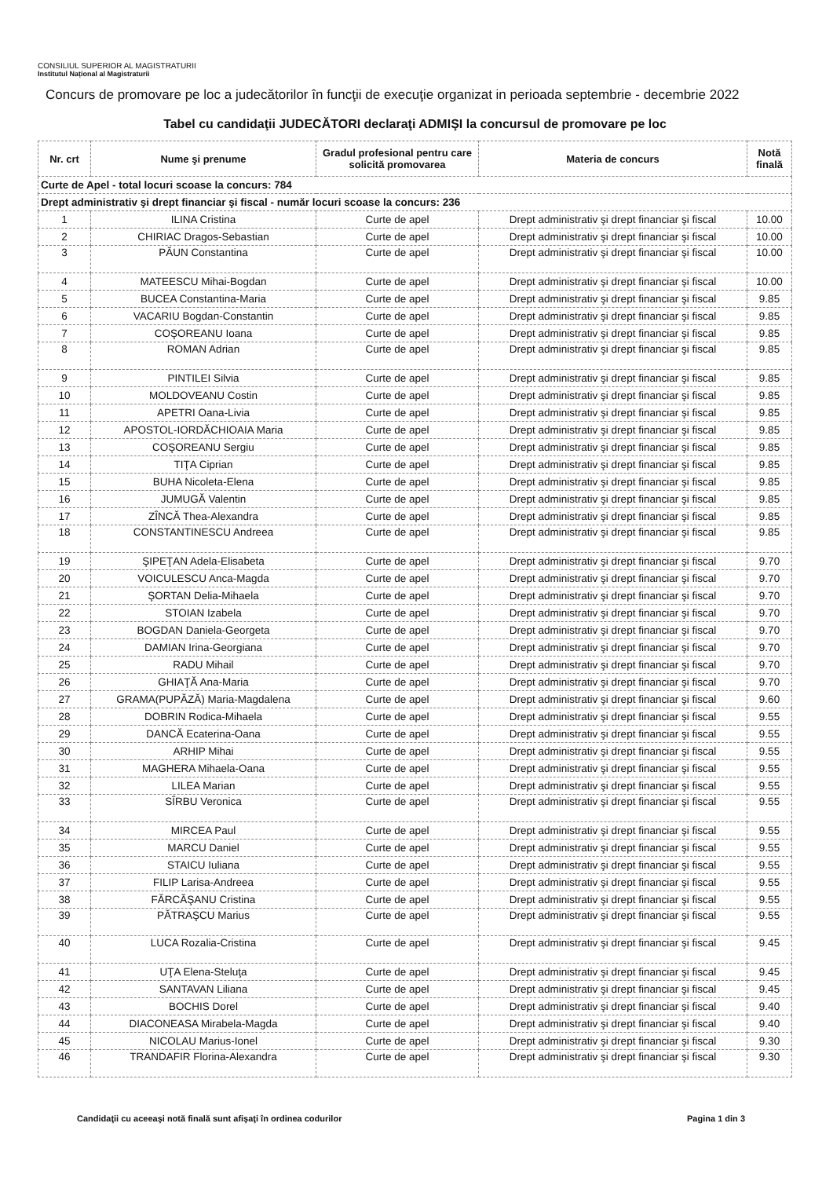CONSILIUL SUPERIOR AL MAGISTRATURII
Institutul Național al Magistraturii
Concurs de promovare pe loc a judecătorilor în funcţii de execuţie organizat in perioada septembrie - decembrie 2022
Tabel cu candidaţii JUDECĂTORI declaraţi ADMIŞI la concursul de promovare pe loc
| Nr. crt | Nume şi prenume | Gradul profesional pentru care solicită promovarea | Materia de concurs | Notă finală |
| --- | --- | --- | --- | --- |
| Curte de Apel - total locuri scoase la concurs: 784 | | | | |
| Drept administrativ şi drept financiar şi fiscal - număr locuri scoase la concurs: 236 | | | | |
| 1 | ILINA Cristina | Curte de apel | Drept administrativ şi drept financiar şi fiscal | 10.00 |
| 2 | CHIRIAC Dragos-Sebastian | Curte de apel | Drept administrativ şi drept financiar şi fiscal | 10.00 |
| 3 | PĂUN Constantina | Curte de apel | Drept administrativ şi drept financiar şi fiscal | 10.00 |
| 4 | MATEESCU Mihai-Bogdan | Curte de apel | Drept administrativ şi drept financiar şi fiscal | 10.00 |
| 5 | BUCEA Constantina-Maria | Curte de apel | Drept administrativ şi drept financiar şi fiscal | 9.85 |
| 6 | VACARIU Bogdan-Constantin | Curte de apel | Drept administrativ şi drept financiar şi fiscal | 9.85 |
| 7 | COŞOREANU Ioana | Curte de apel | Drept administrativ şi drept financiar şi fiscal | 9.85 |
| 8 | ROMAN Adrian | Curte de apel | Drept administrativ şi drept financiar şi fiscal | 9.85 |
| 9 | PINTILEI Silvia | Curte de apel | Drept administrativ şi drept financiar şi fiscal | 9.85 |
| 10 | MOLDOVEANU Costin | Curte de apel | Drept administrativ şi drept financiar şi fiscal | 9.85 |
| 11 | APETRI Oana-Livia | Curte de apel | Drept administrativ şi drept financiar şi fiscal | 9.85 |
| 12 | APOSTOL-IORDĂCHIOAIA Maria | Curte de apel | Drept administrativ şi drept financiar şi fiscal | 9.85 |
| 13 | COŞOREANU Sergiu | Curte de apel | Drept administrativ şi drept financiar şi fiscal | 9.85 |
| 14 | TIŢA Ciprian | Curte de apel | Drept administrativ şi drept financiar şi fiscal | 9.85 |
| 15 | BUHA Nicoleta-Elena | Curte de apel | Drept administrativ şi drept financiar şi fiscal | 9.85 |
| 16 | JUMUGĂ Valentin | Curte de apel | Drept administrativ şi drept financiar şi fiscal | 9.85 |
| 17 | ZÎNCĂ Thea-Alexandra | Curte de apel | Drept administrativ şi drept financiar şi fiscal | 9.85 |
| 18 | CONSTANTINESCU Andreea | Curte de apel | Drept administrativ şi drept financiar şi fiscal | 9.85 |
| 19 | ŞIPEŢAN Adela-Elisabeta | Curte de apel | Drept administrativ şi drept financiar şi fiscal | 9.70 |
| 20 | VOICULESCU Anca-Magda | Curte de apel | Drept administrativ şi drept financiar şi fiscal | 9.70 |
| 21 | ŞORTAN Delia-Mihaela | Curte de apel | Drept administrativ şi drept financiar şi fiscal | 9.70 |
| 22 | STOIAN Izabela | Curte de apel | Drept administrativ şi drept financiar şi fiscal | 9.70 |
| 23 | BOGDAN Daniela-Georgeta | Curte de apel | Drept administrativ şi drept financiar şi fiscal | 9.70 |
| 24 | DAMIAN Irina-Georgiana | Curte de apel | Drept administrativ şi drept financiar şi fiscal | 9.70 |
| 25 | RADU Mihail | Curte de apel | Drept administrativ şi drept financiar şi fiscal | 9.70 |
| 26 | GHIAŢĂ Ana-Maria | Curte de apel | Drept administrativ şi drept financiar şi fiscal | 9.70 |
| 27 | GRAMA(PUPĂZĂ) Maria-Magdalena | Curte de apel | Drept administrativ şi drept financiar şi fiscal | 9.60 |
| 28 | DOBRIN Rodica-Mihaela | Curte de apel | Drept administrativ şi drept financiar şi fiscal | 9.55 |
| 29 | DANCĂ Ecaterina-Oana | Curte de apel | Drept administrativ şi drept financiar şi fiscal | 9.55 |
| 30 | ARHIP Mihai | Curte de apel | Drept administrativ şi drept financiar şi fiscal | 9.55 |
| 31 | MAGHERA Mihaela-Oana | Curte de apel | Drept administrativ şi drept financiar şi fiscal | 9.55 |
| 32 | LILEA Marian | Curte de apel | Drept administrativ şi drept financiar şi fiscal | 9.55 |
| 33 | SÎRBU Veronica | Curte de apel | Drept administrativ şi drept financiar şi fiscal | 9.55 |
| 34 | MIRCEA Paul | Curte de apel | Drept administrativ şi drept financiar şi fiscal | 9.55 |
| 35 | MARCU Daniel | Curte de apel | Drept administrativ şi drept financiar şi fiscal | 9.55 |
| 36 | STAICU Iuliana | Curte de apel | Drept administrativ şi drept financiar şi fiscal | 9.55 |
| 37 | FILIP Larisa-Andreea | Curte de apel | Drept administrativ şi drept financiar şi fiscal | 9.55 |
| 38 | FĂRCĂŞANU Cristina | Curte de apel | Drept administrativ şi drept financiar şi fiscal | 9.55 |
| 39 | PĂTRAŞCU Marius | Curte de apel | Drept administrativ şi drept financiar şi fiscal | 9.55 |
| 40 | LUCA Rozalia-Cristina | Curte de apel | Drept administrativ şi drept financiar şi fiscal | 9.45 |
| 41 | UŢA Elena-Steluţa | Curte de apel | Drept administrativ şi drept financiar şi fiscal | 9.45 |
| 42 | SANTAVAN Liliana | Curte de apel | Drept administrativ şi drept financiar şi fiscal | 9.45 |
| 43 | BOCHIS Dorel | Curte de apel | Drept administrativ şi drept financiar şi fiscal | 9.40 |
| 44 | DIACONEASA Mirabela-Magda | Curte de apel | Drept administrativ şi drept financiar şi fiscal | 9.40 |
| 45 | NICOLAU Marius-Ionel | Curte de apel | Drept administrativ şi drept financiar şi fiscal | 9.30 |
| 46 | TRANDAFIR Florina-Alexandra | Curte de apel | Drept administrativ şi drept financiar şi fiscal | 9.30 |
Candidaţii cu aceeaşi notă finală sunt afişaţi în ordinea codurilor Pagina 1 din 3